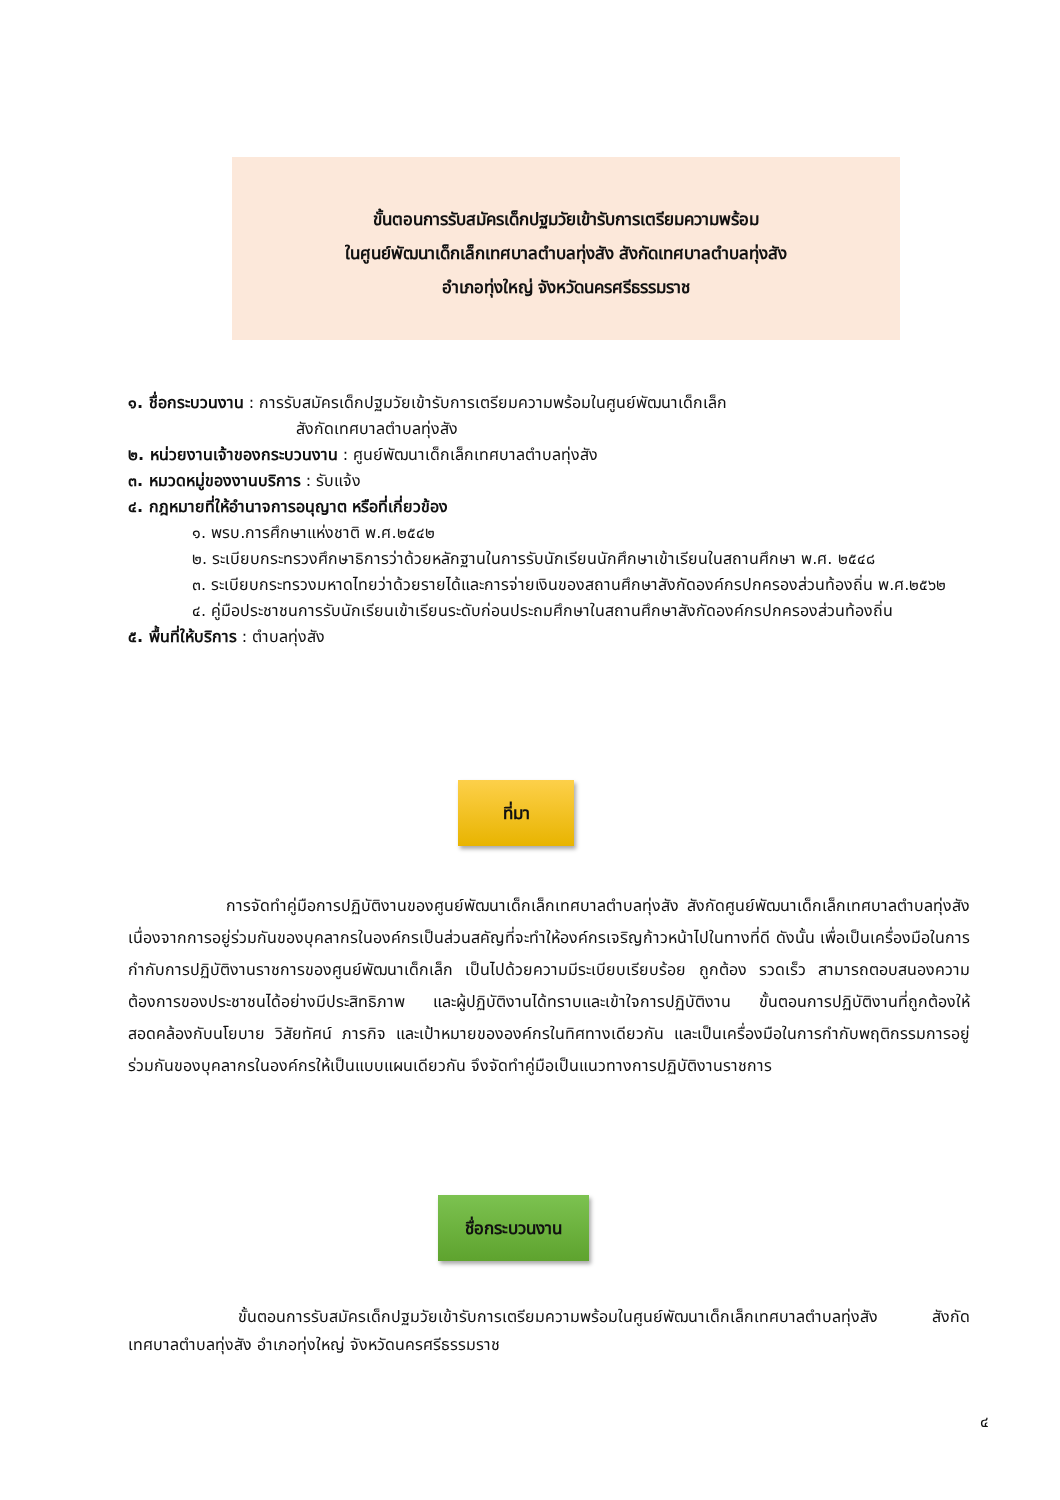ขั้นตอนการรับสมัครเด็กปฐมวัยเข้ารับการเตรียมความพร้อม
ในศูนย์พัฒนาเด็กเล็กเทศบาลตำบลทุ่งสัง สังกัดเทศบาลตำบลทุ่งสัง
อำเภอทุ่งใหญ่ จังหวัดนครศรีธรรมราช
๑. ชื่อกระบวนงาน : การรับสมัครเด็กปฐมวัยเข้ารับการเตรียมความพร้อมในศูนย์พัฒนาเด็กเล็ก
สังกัดเทศบาลตำบลทุ่งสัง
๒. หน่วยงานเจ้าของกระบวนงาน : ศูนย์พัฒนาเด็กเล็กเทศบาลตำบลทุ่งสัง
๓. หมวดหมู่ของงานบริการ : รับแจ้ง
๔. กฎหมายที่ให้อำนาจการอนุญาต หรือที่เกี่ยวข้อง
๑. พรบ.การศึกษาแห่งชาติ พ.ศ.๒๕๔๒
๒. ระเบียบกระทรวงศึกษาธิการว่าด้วยหลักฐานในการรับนักเรียนนักศึกษาเข้าเรียนในสถานศึกษา พ.ศ. ๒๕๔๘
๓. ระเบียบกระทรวงมหาดไทยว่าด้วยรายได้และการจ่ายเงินของสถานศึกษาสังกัดองค์กรปกครองส่วนท้องถิ่น พ.ศ.๒๕๖๒
๔. คู่มือประชาชนการรับนักเรียนเข้าเรียนระดับก่อนประถมศึกษาในสถานศึกษาสังกัดองค์กรปกครองส่วนท้องถิ่น
๕. พื้นที่ให้บริการ : ตำบลทุ่งสัง
ที่มา
การจัดทำคู่มือการปฏิบัติงานของศูนย์พัฒนาเด็กเล็กเทศบาลตำบลทุ่งสัง สังกัดศูนย์พัฒนาเด็กเล็กเทศบาลตำบลทุ่งสัง เนื่องจากการอยู่ร่วมกันของบุคลากรในองค์กรเป็นส่วนสคัญที่จะทำให้องค์กรเจริญก้าวหน้าไปในทางที่ดี ดังนั้น เพื่อเป็นเครื่องมือในการกำกับการปฏิบัติงานราชการของศูนย์พัฒนาเด็กเล็ก เป็นไปด้วยความมีระเบียบเรียบร้อย ถูกต้อง รวดเร็ว สามารถตอบสนองความต้องการของประชาชนได้อย่างมีประสิทธิภาพ และผู้ปฏิบัติงานได้ทราบและเข้าใจการปฏิบัติงาน ขั้นตอนการปฏิบัติงานที่ถูกต้องให้สอดคล้องกับนโยบาย วิสัยทัศน์ ภารกิจ และเป้าหมายขององค์กรในทิศทางเดียวกัน และเป็นเครื่องมือในการกำกับพฤติกรรมการอยู่ร่วมกันของบุคลากรในองค์กรให้เป็นแบบแผนเดียวกัน จึงจัดทำคู่มือเป็นแนวทางการปฏิบัติงานราชการ
ชื่อกระบวนงาน
ขั้นตอนการรับสมัครเด็กปฐมวัยเข้ารับการเตรียมความพร้อมในศูนย์พัฒนาเด็กเล็กเทศบาลตำบลทุ่งสัง สังกัดเทศบาลตำบลทุ่งสัง อำเภอทุ่งใหญ่ จังหวัดนครศรีธรรมราช
๔